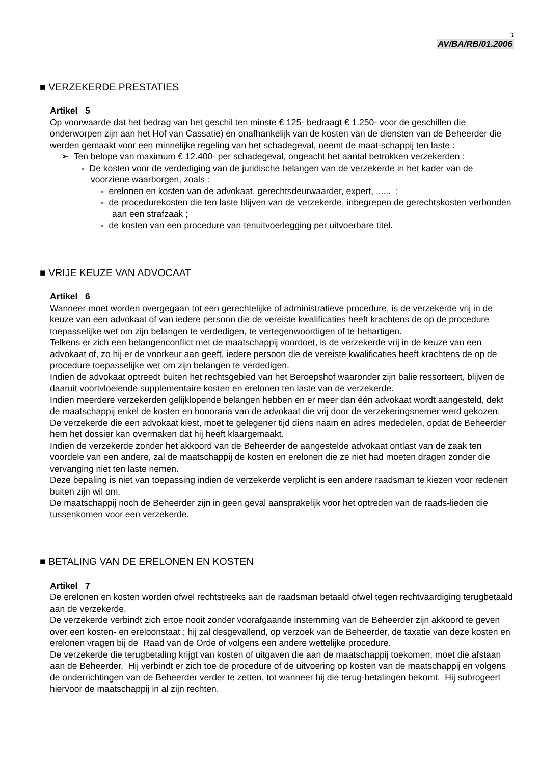3
AV/BA/RB/01.2006
■ VERZEKERDE PRESTATIES
Artikel 5
Op voorwaarde dat het bedrag van het geschil ten minste € 125- bedraagt € 1.250- voor de geschillen die onderworpen zijn aan het Hof van Cassatie) en onafhankelijk van de kosten van de diensten van de Beheerder die werden gemaakt voor een minnelijke regeling van het schadegeval, neemt de maat-schappij ten laste :
➢ Ten belope van maximum € 12.400- per schadegeval, ongeacht het aantal betrokken verzekerden :
- De kosten voor de verdediging van de juridische belangen van de verzekerde in het kader van de voorziene waarborgen, zoals :
- erelonen en kosten van de advokaat, gerechtsdeurwaarder, expert, ...... ;
- de procedurekosten die ten laste blijven van de verzekerde, inbegrepen de gerechtskosten verbonden aan een strafzaak ;
- de kosten van een procedure van tenuitvoerlegging per uitvoerbare titel.
■ VRIJE KEUZE VAN ADVOCAAT
Artikel 6
Wanneer moet worden overgegaan tot een gerechtelijke of administratieve procedure, is de verzekerde vrij in de keuze van een advokaat of van iedere persoon die de vereiste kwalificaties heeft krachtens de op de procedure toepasselijke wet om zijn belangen te verdedigen, te vertegenwoordigen of te behartigen.
Telkens er zich een belangenconflict met de maatschappij voordoet, is de verzekerde vrij in de keuze van een advokaat of, zo hij er de voorkeur aan geeft, iedere persoon die de vereiste kwalificaties heeft krachtens de op de procedure toepasselijke wet om zijn belangen te verdedigen.
Indien de advokaat optreedt buiten het rechtsgebied van het Beroepshof waaronder zijn balie ressorteert, blijven de daaruit voortvloeiende supplementaire kosten en erelonen ten laste van de verzekerde.
Indien meerdere verzekerden gelijklopende belangen hebben en er meer dan één advokaat wordt aangesteld, dekt de maatschappij enkel de kosten en honoraria van de advokaat die vrij door de verzekeringsnemer werd gekozen.
De verzekerde die een advokaat kiest, moet te gelegener tijd diens naam en adres mededelen, opdat de Beheerder hem het dossier kan overmaken dat hij heeft klaargemaakt.
Indien de verzekerde zonder het akkoord van de Beheerder de aangestelde advokaat ontlast van de zaak ten voordele van een andere, zal de maatschappij de kosten en erelonen die ze niet had moeten dragen zonder die vervanging niet ten laste nemen.
Deze bepaling is niet van toepassing indien de verzekerde verplicht is een andere raadsman te kiezen voor redenen buiten zijn wil om.
De maatschappij noch de Beheerder zijn in geen geval aansprakelijk voor het optreden van de raads-lieden die tussenkomen voor een verzekerde.
■ BETALING VAN DE ERELONEN EN KOSTEN
Artikel 7
De erelonen en kosten worden ofwel rechtstreeks aan de raadsman betaald ofwel tegen rechtvaardiging terugbetaald aan de verzekerde.
De verzekerde verbindt zich ertoe nooit zonder voorafgaande instemming van de Beheerder zijn akkoord te geven over een kosten- en ereloonstaat ; hij zal desgevallend, op verzoek van de Beheerder, de taxatie van deze kosten en erelonen vragen bij de Raad van de Orde of volgens een andere wettelijke procedure.
De verzekerde die terugbetaling krijgt van kosten of uitgaven die aan de maatschappij toekomen, moet die afstaan aan de Beheerder. Hij verbindt er zich toe de procedure of de uitvoering op kosten van de maatschappij en volgens de onderrichtingen van de Beheerder verder te zetten, tot wanneer hij die terug-betalingen bekomt. Hij subrogeert hiervoor de maatschappij in al zijn rechten.